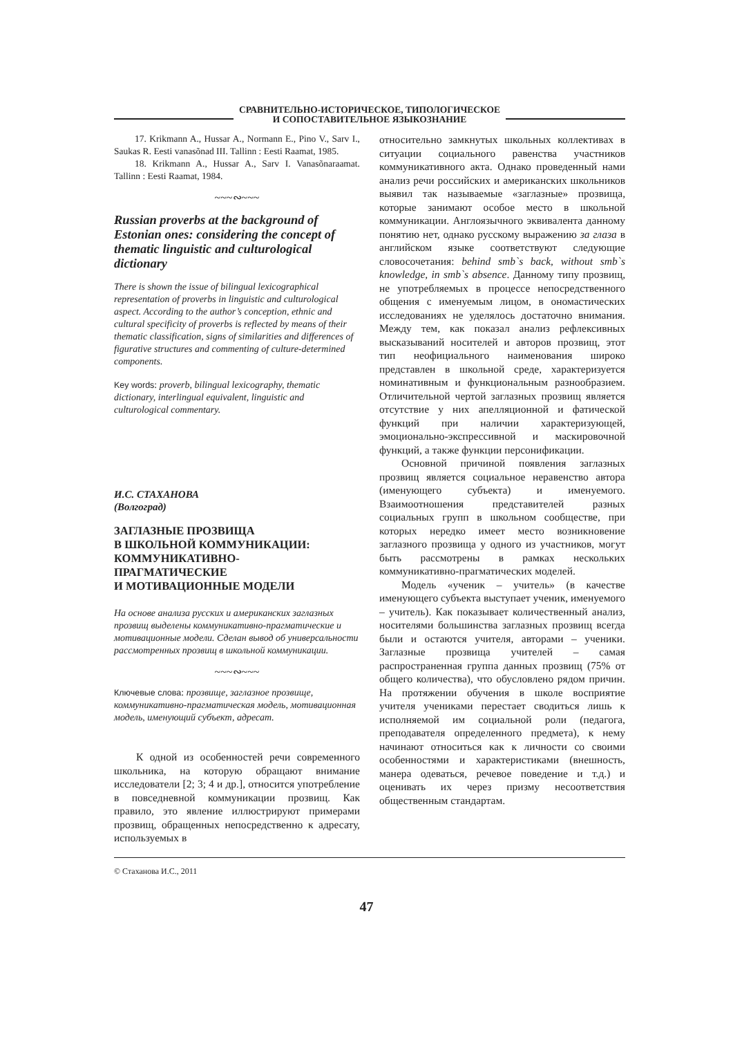СРАВНИТЕЛЬНО-ИСТОРИЧЕСКОЕ, ТИПОЛОГИЧЕСКОЕ
И СОПОСТАВИТЕЛЬНОЕ ЯЗЫКОЗНАНИЕ
17. Krikmann A., Hussar A., Normann E., Pino V., Sarv I., Saukas R. Eesti vanasõnad III. Tallinn : Eesti Raamat, 1985.
18. Krikmann A., Hussar A., Sarv I. Vanasõnaraamat. Tallinn : Eesti Raamat, 1984.
~~~∾~~~
Russian proverbs at the background of Estonian ones: considering the concept of thematic linguistic and culturological dictionary
There is shown the issue of bilingual lexicographical representation of proverbs in linguistic and culturological aspect. According to the author’s conception, ethnic and cultural specificity of proverbs is reflected by means of their thematic classification, signs of similarities and differences of figurative structures and commenting of culture-determined components.
Key words: proverb, bilingual lexicography, thematic dictionary, interlingual equivalent, linguistic and culturological commentary.
И.С. СТАХАНОВА
(Волгоград)
ЗАГЛАЗНЫЕ ПРОЗВИЩА
В ШКОЛЬНОЙ КОММУНИКАЦИИ:
КОММУНИКАТИВНО-
ПРАГМАТИЧЕСКИЕ
И МОТИВАЦИОННЫЕ МОДЕЛИ
На основе анализа русских и американских заглазных прозвищ выделены коммуникативно-прагматические и мотивационные модели. Сделан вывод об универсальности рассмотренных прозвищ в школьной коммуникации.
~~~∾~~~
Ключевые слова: прозвище, заглазное прозвище, коммуникативно-прагматическая модель, мотивационная модель, именующий субъект, адресат.
К одной из особенностей речи современного школьника, на которую обращают внимание исследователи [2; 3; 4 и др.], относится употребление в повседневной коммуникации прозвищ. Как правило, это явление иллюстрируют примерами прозвищ, обращенных непосредственно к адресату, используемых в
относительно замкнутых школьных коллективах в ситуации социального равенства участников коммуникативного акта. Однако проведенный нами анализ речи российских и американских школьников выявил так называемые «заглазные» прозвища, которые занимают особое место в школьной коммуникации. Англоязычного эквивалента данному понятию нет, однако русскому выражению за глаза в английском языке соответствуют следующие словосочетания: behind smb`s back, without smb`s knowledge, in smb`s absence. Данному типу прозвищ, не употребляемых в процессе непосредственного общения с именуемым лицом, в ономастических исследованиях не уделялось достаточно внимания. Между тем, как показал анализ рефлексивных высказываний носителей и авторов прозвищ, этот тип неофициального наименования широко представлен в школьной среде, характеризуется номинативным и функциональным разнообразием. Отличительной чертой заглазных прозвищ является отсутствие у них апелляционной и фатической функций при наличии характеризующей, эмоционально-экспрессивной и маскировочной функций, а также функции персонификации.
Основной причиной появления заглазных прозвищ является социальное неравенство автора (именующего субъекта) и именуемого. Взаимоотношения представителей разных социальных групп в школьном сообществе, при которых нередко имеет место возникновение заглазного прозвища у одного из участников, могут быть рассмотрены в рамках нескольких коммуникативно-прагматических моделей.
Модель «ученик – учитель» (в качестве именующего субъекта выступает ученик, именуемого – учитель). Как показывает количественный анализ, носителями большинства заглазных прозвищ всегда были и остаются учителя, авторами – ученики. Заглазные прозвища учителей – самая распространенная группа данных прозвищ (75% от общего количества), что обусловлено рядом причин. На протяжении обучения в школе восприятие учителя учениками перестает сводиться лишь к исполняемой им социальной роли (педагога, преподавателя определенного предмета), к нему начинают относиться как к личности со своими особенностями и характеристиками (внешность, манера одеваться, речевое поведение и т.д.) и оценивать их через призму несоответствия общественным стандартам.
© Стаханова И.С., 2011
47